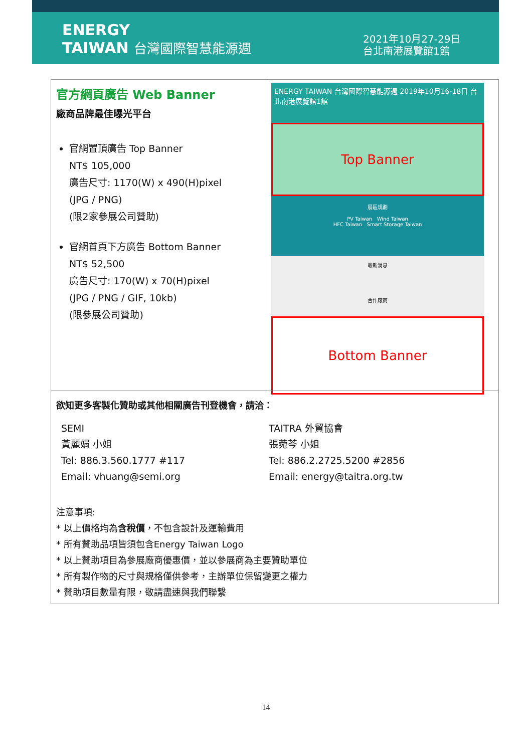ENERGY
TAIWAN 台灣國際智慧能源週
2021年10月27-29日
台北南港展覽館1館
| 官方網頁廣告 Web Banner 廠商品牌最佳曝光平台 官網置頂廣告 Top Banner NT$ 105,000 廣告尺寸: 1170(W) x 490(H)pixel (JPG / PNG) (限2家參展公司贊助) 官網首頁下方廣告 Bottom Banner NT$ 52,500 廣告尺寸: 170(W) x 70(H)pixel (JPG / PNG / GIF, 10kb) (限參展公司贊助) | ENERGY TAIWAN 台灣國際智慧能源週 2019年10月16-18日 台北南港展覽館1館 Top Banner 展區規劃 PV Taiwan Wind Taiwan HFC Taiwan Smart Storage Taiwan 最新消息 合作廠商 Bottom Banner |
| 欲知更多客製化贊助或其他相關廣告刊登機會，請洽： SEMI 黃麗娟 小姐 Tel: 886.3.560.1777 #117 Email: vhuang@semi.org TAITRA 外貿協會 張菀芩 小姐 Tel: 886.2.2725.5200 #2856 Email: energy@taitra.org.tw 注意事項: * 以上價格均為 含稅價 ，不包含設計及運輸費用 * 所有贊助品項皆須包含Energy Taiwan Logo * 以上贊助項目為參展廠商優惠價，並以參展商為主要贊助單位 * 所有製作物的尺寸與規格僅供參考，主辦單位保留變更之權力 * 贊助項目數量有限，敬請盡速與我們聯繫 | |
14